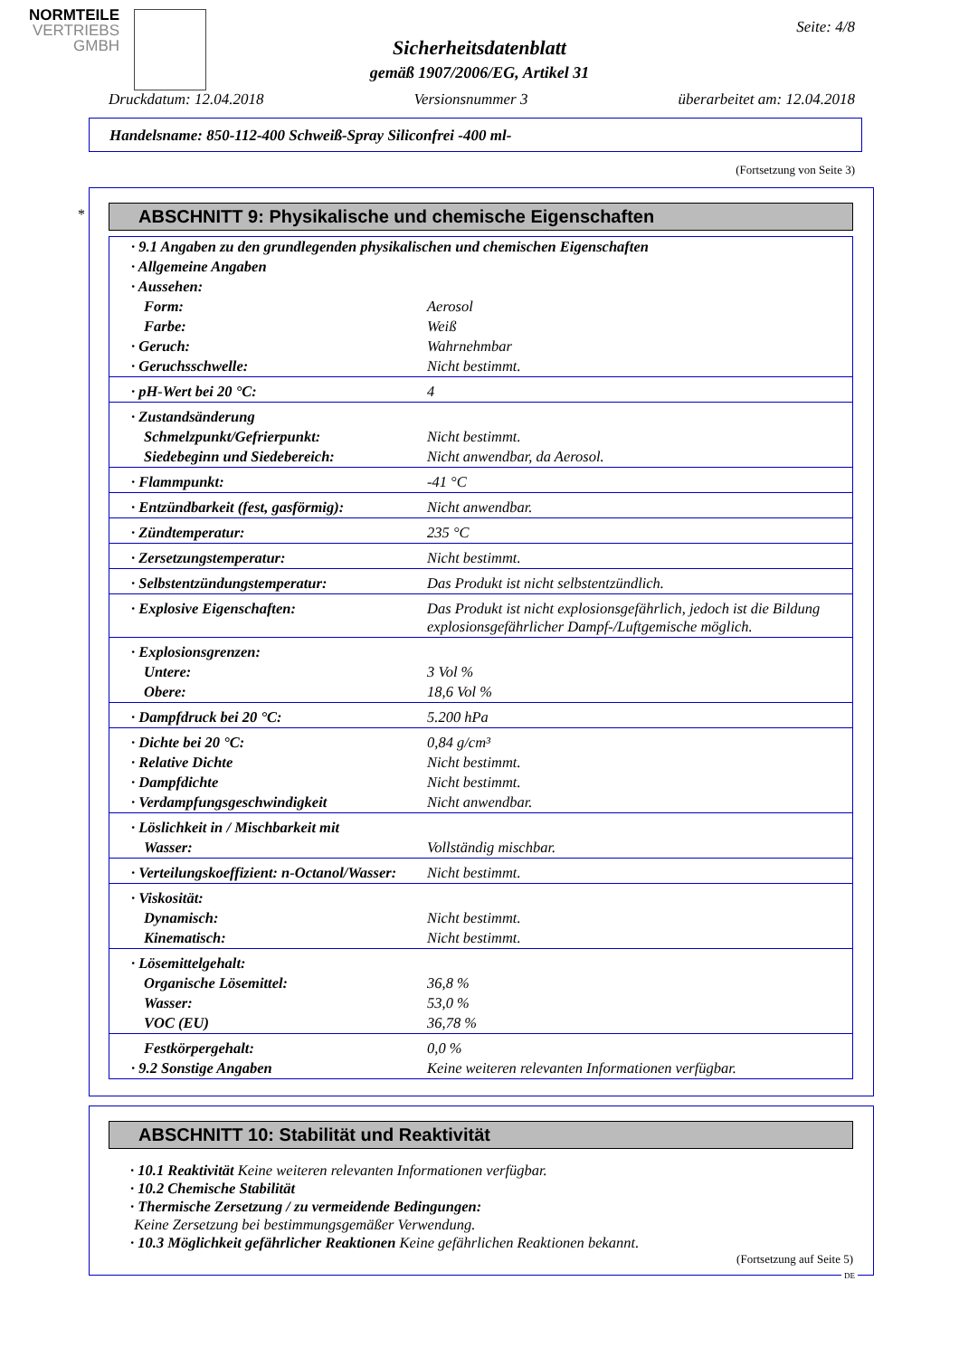NORMTEILE
VERTRIEBS
GMBH
Seite: 4/8
Sicherheitsdatenblatt
gemäß 1907/2006/EG, Artikel 31
Druckdatum: 12.04.2018 Versionsnummer 3 überarbeitet am: 12.04.2018
Handelsname: 850-112-400 Schweiß-Spray Siliconfrei -400 ml-
(Fortsetzung von Seite 3)
ABSCHNITT 9: Physikalische und chemische Eigenschaften
| · 9.1 Angaben zu den grundlegenden physikalischen und chemischen Eigenschaften | |
| · Allgemeine Angaben | |
| · Aussehen: | |
| Form: | Aerosol |
| Farbe: | Weiß |
| · Geruch: | Wahrnehmbar |
| · Geruchsschwelle: | Nicht bestimmt. |
| · pH-Wert bei 20 °C: | 4 |
| · Zustandsänderung | |
| Schmelzpunkt/Gefrierpunkt: | Nicht bestimmt. |
| Siedebeginn und Siedebereich: | Nicht anwendbar, da Aerosol. |
| · Flammpunkt: | -41 °C |
| · Entzündbarkeit (fest, gasförmig): | Nicht anwendbar. |
| · Zündtemperatur: | 235 °C |
| · Zersetzungstemperatur: | Nicht bestimmt. |
| · Selbstentzündungstemperatur: | Das Produkt ist nicht selbstentzündlich. |
| · Explosive Eigenschaften: | Das Produkt ist nicht explosionsgefährlich, jedoch ist die Bildung explosionsgefährlicher Dampf-/Luftgemische möglich. |
| · Explosionsgrenzen: | |
| Untere: | 3 Vol % |
| Obere: | 18,6 Vol % |
| · Dampfdruck bei 20 °C: | 5.200 hPa |
| · Dichte bei 20 °C: | 0,84 g/cm³ |
| · Relative Dichte | Nicht bestimmt. |
| · Dampfdichte | Nicht bestimmt. |
| · Verdampfungsgeschwindigkeit | Nicht anwendbar. |
| · Löslichkeit in / Mischbarkeit mit | |
| Wasser: | Vollständig mischbar. |
| · Verteilungskoeffizient: n-Octanol/Wasser: | Nicht bestimmt. |
| · Viskosität: | |
| Dynamisch: | Nicht bestimmt. |
| Kinematisch: | Nicht bestimmt. |
| · Lösemittelgehalt: | |
| Organische Lösemittel: | 36,8 % |
| Wasser: | 53,0 % |
| VOC (EU) | 36,78 % |
| Festkörpergehalt: | 0,0 % |
| · 9.2 Sonstige Angaben | Keine weiteren relevanten Informationen verfügbar. |
*
ABSCHNITT 10: Stabilität und Reaktivität
· 10.1 Reaktivität Keine weiteren relevanten Informationen verfügbar.
· 10.2 Chemische Stabilität
· Thermische Zersetzung / zu vermeidende Bedingungen:
Keine Zersetzung bei bestimmungsgemäßer Verwendung.
· 10.3 Möglichkeit gefährlicher Reaktionen Keine gefährlichen Reaktionen bekannt.
(Fortsetzung auf Seite 5)
DE